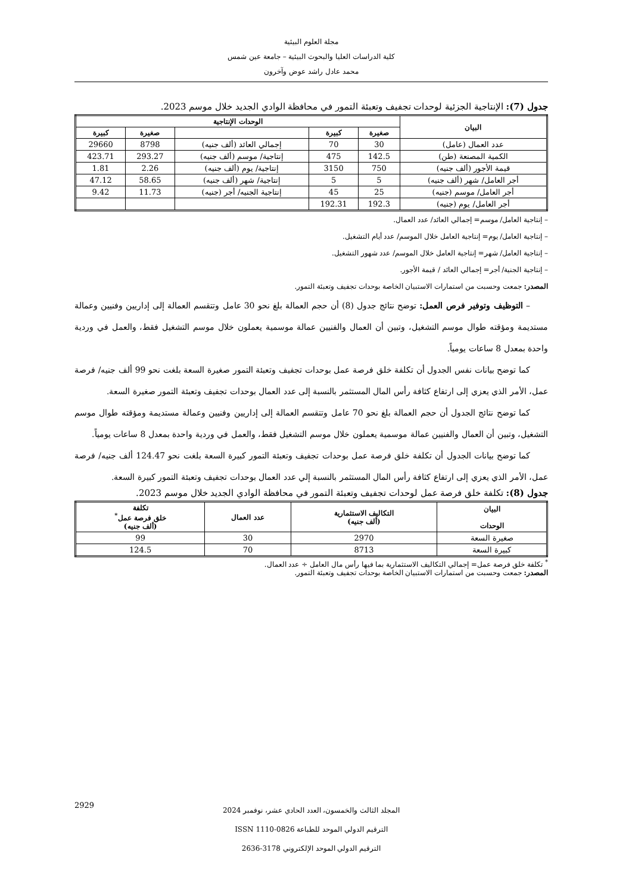مجلة العلوم البيئية
كلية الدراسات العليا والبحوث البيئية – جامعة عين شمس
محمد عادل راشد عوض وآخرون
جدول (7): الإنتاجية الجزئية لوحدات تجفيف وتعبئة التمور في محافظة الوادي الجديد خلال موسم 2023.
| البيان | الوحدات الإنتاجية | | | | |
| --- | --- | --- | --- | --- | --- |
| | صغيرة | كبيرة | | صغيرة | كبيرة |
| عدد العمال (عامل) | 30 | 70 | إجمالي العائد (ألف جنيه) | 8798 | 29660 |
| الكمية المصنعة (طن) | 142.5 | 475 | إنتاجية/ موسم (ألف جنيه) | 293.27 | 423.71 |
| قيمة الأجور (ألف جنيه) | 750 | 3150 | إنتاجية/ يوم (ألف جنيه) | 2.26 | 1.81 |
| أجر العامل/ شهر (ألف جنيه) | 5 | 5 | إنتاجية/ شهر (ألف جنيه) | 58.65 | 47.12 |
| أجر العامل/ موسم (جنيه) | 25 | 45 | إنتاجية الجنيه/ أجر (جنيه) | 11.73 | 9.42 |
| أجر العامل/ يوم (جنيه) | 192.3 | 192.31 | | | |
– إنتاجية العامل/ موسم= إجمالي العائد/ عدد العمال.
– إنتاجية العامل/ يوم= إنتاجية العامل خلال الموسم/ عدد أيام التشغيل.
– إنتاجية العامل/ شهر= إنتاجية العامل خلال الموسم/ عدد شهور التشغيل.
– إنتاجية الجنية/ أجر= إجمالي العائد / قيمة الأجور.
المصدر: جمعت وحسبت من استمارات الاستبيان الخاصة بوحدات تجفيف وتعبئة التمور.
– التوظيف وتوفير فرص العمل: توضح نتائج جدول (8) أن حجم العمالة بلغ نحو 30 عامل وتتقسم العمالة إلى إداريين وفنيين وعمالة مستديمة ومؤقته طوال موسم التشغيل، وتبين أن العمال والفنيين عمالة موسمية يعملون خلال موسم التشغيل فقط، والعمل في وردية واحدة بمعدل 8 ساعات يومياً.
كما توضح بيانات نفس الجدول أن تكلفة خلق فرصة عمل بوحدات تجفيف وتعبئة التمور صغيرة السعة بلغت نحو 99 ألف جنيه/ فرصة عمل، الأمر الذي يعزي إلى ارتفاع كثافة رأس المال المستثمر بالنسبة إلى عدد العمال بوحدات تجفيف وتعبئة التمور صغيرة السعة.
كما توضح نتائج الجدول أن حجم العمالة بلغ نحو 70 عامل وتتقسم العمالة إلى إداريين وفنيين وعمالة مستديمة ومؤقته طوال موسم التشغيل، وتبين أن العمال والفنيين عمالة موسمية يعملون خلال موسم التشغيل فقط، والعمل في وردية واحدة بمعدل 8 ساعات يومياً.
كما توضح بيانات الجدول أن تكلفة خلق فرصة عمل بوحدات تجفيف وتعبئة التمور كبيرة السعة بلغت نحو 124.47 ألف جنيه/ فرصة عمل، الأمر الذي يعزي إلى ارتفاع كثافة رأس المال المستثمر بالنسبة إلي عدد العمال بوحدات تجفيف وتعبئة التمور كبيرة السعة.
جدول (8): تكلفة خلق فرصة عمل لوحدات تجفيف وتعبئة التمور في محافظة الوادي الجديد خلال موسم 2023.
| البيان الوحدات | التكاليف الاستثمارية (ألف جنيه) | عدد العمال | تكلفة خلق فرصة عمل<sup>*</sup> (ألف جنيه) |
| --- | --- | --- | --- |
| صغيرة السعة | 2970 | 30 | 99 |
| كبيرة السعة | 8713 | 70 | 124.5 |
<sup>*</sup> تكلفة خلق فرصة عمل= إجمالي التكاليف الاستثمارية بما فيها رأس مال العامل ÷ عدد العمال.
المصدر: جمعت وحسبت من استمارات الاستبيان الخاصة بوحدات تجفيف وتعبئة التمور.
المجلد الثالث والخمسون، العدد الحادي عشر، نوفمبر 2024
الترقيم الدولي الموحد للطباعة 0826-1110 ISSN
الترقيم الدولي الموحد الإلكتروني 3178-2636
2929